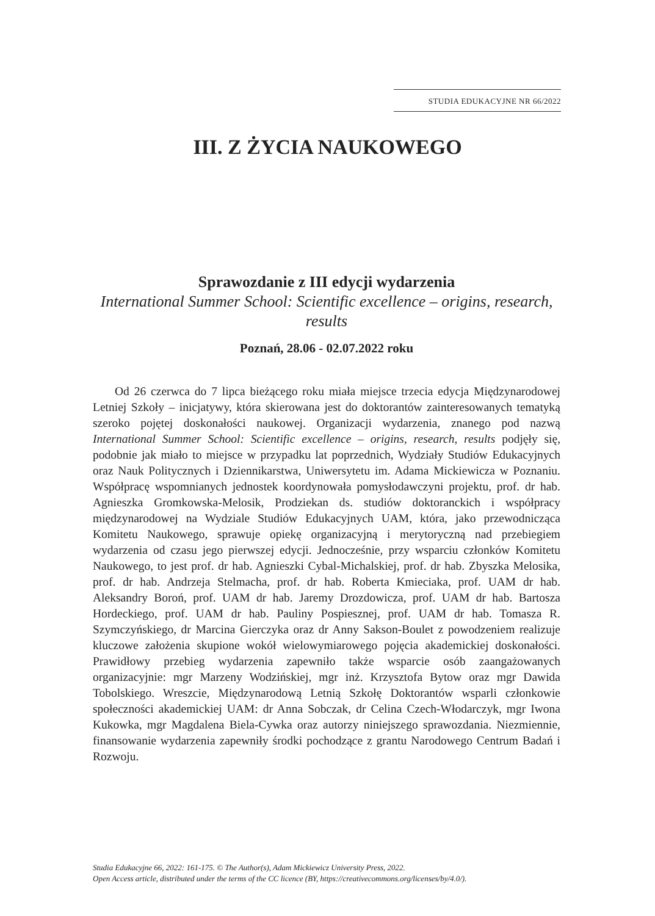STUDIA EDUKACYJNE NR 66/2022
III. Z ŻYCIA NAUKOWEGO
Sprawozdanie z III edycji wydarzenia
International Summer School: Scientific excellence – origins, research, results
Poznań, 28.06 - 02.07.2022 roku
Od 26 czerwca do 7 lipca bieżącego roku miała miejsce trzecia edycja Międzynarodowej Letniej Szkoły – inicjatywy, która skierowana jest do doktorantów zainteresowanych tematyką szeroko pojętej doskonałości naukowej. Organizacji wydarzenia, znanego pod nazwą International Summer School: Scientific excellence – origins, research, results podjęły się, podobnie jak miało to miejsce w przypadku lat poprzednich, Wydziały Studiów Edukacyjnych oraz Nauk Politycznych i Dziennikarstwa, Uniwersytetu im. Adama Mickiewicza w Poznaniu. Współpracę wspomnianych jednostek koordynowała pomysłodawczyni projektu, prof. dr hab. Agnieszka Gromkowska-Melosik, Prodziekan ds. studiów doktoranckich i współpracy międzynarodowej na Wydziale Studiów Edukacyjnych UAM, która, jako przewodnicząca Komitetu Naukowego, sprawuje opiekę organizacyjną i merytoryczną nad przebiegiem wydarzenia od czasu jego pierwszej edycji. Jednocześnie, przy wsparciu członków Komitetu Naukowego, to jest prof. dr hab. Agnieszki Cybal-Michalskiej, prof. dr hab. Zbyszka Melosika, prof. dr hab. Andrzeja Stelmacha, prof. dr hab. Roberta Kmieciaka, prof. UAM dr hab. Aleksandry Boroń, prof. UAM dr hab. Jaremy Drozdowicza, prof. UAM dr hab. Bartosza Hordeckiego, prof. UAM dr hab. Pauliny Pospiesznej, prof. UAM dr hab. Tomasza R. Szymczyńskiego, dr Marcina Gierczyka oraz dr Anny Sakson-Boulet z powodzeniem realizuje kluczowe założenia skupione wokół wielowymiarowego pojęcia akademickiej doskonałości. Prawidłowy przebieg wydarzenia zapewniło także wsparcie osób zaangażowanych organizacyjnie: mgr Marzeny Wodzińskiej, mgr inż. Krzysztofa Bytow oraz mgr Dawida Tobolskiego. Wreszcie, Międzynarodową Letnią Szkołę Doktorantów wsparli członkowie społeczności akademickiej UAM: dr Anna Sobczak, dr Celina Czech-Włodarczyk, mgr Iwona Kukowka, mgr Magdalena Biela-Cywka oraz autorzy niniejszego sprawozdania. Niezmiennie, finansowanie wydarzenia zapewniły środki pochodzące z grantu Narodowego Centrum Badań i Rozwoju.
Studia Edukacyjne 66, 2022: 161-175. © The Author(s), Adam Mickiewicz University Press, 2022.
Open Access article, distributed under the terms of the CC licence (BY, https://creativecommons.org/licenses/by/4.0/).